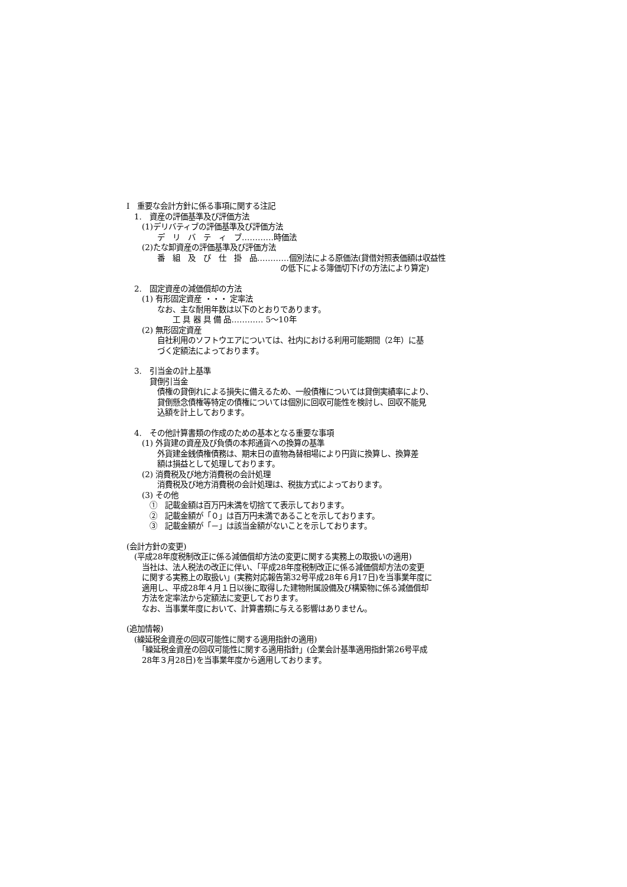Ⅰ　重要な会計方針に係る事項に関する注記
　1.　資産の評価基準及び評価方法
　　(1)デリバティブの評価基準及び評価方法
　　　　デ　リ　バ　テ　ィ　ブ…………時価法
　　(2)たな卸資産の評価基準及び評価方法
　　　　番　組　及　び　仕　掛　品…………個別法による原価法(貸借対照表価額は収益性
　　　　　　　　　　　　　　　　　　　　の低下による簿価切下げの方法により算定)
　2.　固定資産の減価償却の方法
　　(1) 有形固定資産 ・・・ 定率法
　　　　なお、主な耐用年数は以下のとおりであります。
　　　　　　工 具 器 具 備 品………… 5～10年
　　(2) 無形固定資産
　　　　自社利用のソフトウエアについては、社内における利用可能期間（2年）に基
　　　　づく定額法によっております。
　3.　引当金の計上基準
　　　貸倒引当金
　　　　債権の貸倒れによる損失に備えるため、一般債権については貸倒実績率により、
　　　　貸倒懸念債権等特定の債権については個別に回収可能性を検討し、回収不能見
　　　　込額を計上しております。
　4.　その他計算書類の作成のための基本となる重要な事項
　　(1) 外貨建の資産及び負債の本邦通貨への換算の基準
　　　　外貨建金銭債権債務は、期末日の直物為替相場により円貨に換算し、換算差
　　　　額は損益として処理しております。
　　(2) 消費税及び地方消費税の会計処理
　　　　消費税及び地方消費税の会計処理は、税抜方式によっております。
　　(3) その他
　　　①　記載金額は百万円未満を切捨てて表示しております。
　　　②　記載金額が「０」は百万円未満であることを示しております。
　　　③　記載金額が「－」は該当金額がないことを示しております。
(会計方針の変更)
　(平成28年度税制改正に係る減価償却方法の変更に関する実務上の取扱いの適用)
　　当社は、法人税法の改正に伴い、「平成28年度税制改正に係る減価償却方法の変更
　　に関する実務上の取扱い」(実務対応報告第32号平成28年６月17日)を当事業年度に
　　適用し、平成28年４月１日以後に取得した建物附属設備及び構築物に係る減価償却
　　方法を定率法から定額法に変更しております。
　　なお、当事業年度において、計算書類に与える影響はありません。
(追加情報)
　(繰延税金資産の回収可能性に関する適用指針の適用)
　　「繰延税金資産の回収可能性に関する適用指針」(企業会計基準適用指針第26号平成
　　28年３月28日)を当事業年度から適用しております。